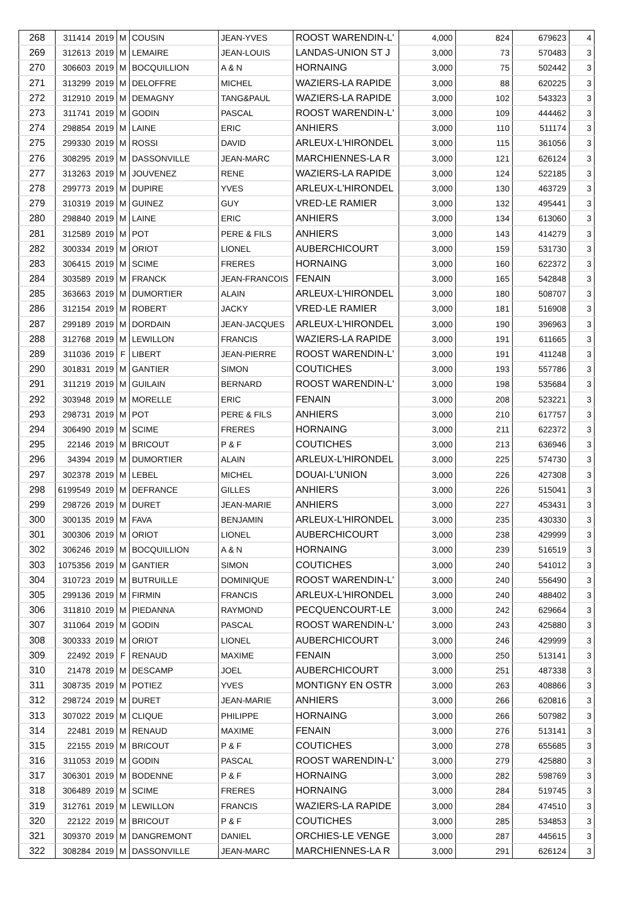| 268 | 311414 | 2019 | M | COUSIN | JEAN-YVES | ROOST WARENDIN-L' | 4,000 | 824 | 679623 | 4 |
| 269 | 312613 | 2019 | M | LEMAIRE | JEAN-LOUIS | LANDAS-UNION ST J | 3,000 | 73 | 570483 | 3 |
| 270 | 306603 | 2019 | M | BOCQUILLION | A & N | HORNAING | 3,000 | 75 | 502442 | 3 |
| 271 | 313299 | 2019 | M | DELOFFRE | MICHEL | WAZIERS-LA RAPIDE | 3,000 | 88 | 620225 | 3 |
| 272 | 312910 | 2019 | M | DEMAGNY | TANG&PAUL | WAZIERS-LA RAPIDE | 3,000 | 102 | 543323 | 3 |
| 273 | 311741 | 2019 | M | GODIN | PASCAL | ROOST WARENDIN-L' | 3,000 | 109 | 444462 | 3 |
| 274 | 298854 | 2019 | M | LAINE | ERIC | ANHIERS | 3,000 | 110 | 511174 | 3 |
| 275 | 299330 | 2019 | M | ROSSI | DAVID | ARLEUX-L'HIRONDEL | 3,000 | 115 | 361056 | 3 |
| 276 | 308295 | 2019 | M | DASSONVILLE | JEAN-MARC | MARCHIENNES-LA R | 3,000 | 121 | 626124 | 3 |
| 277 | 313263 | 2019 | M | JOUVENEZ | RENE | WAZIERS-LA RAPIDE | 3,000 | 124 | 522185 | 3 |
| 278 | 299773 | 2019 | M | DUPIRE | YVES | ARLEUX-L'HIRONDEL | 3,000 | 130 | 463729 | 3 |
| 279 | 310319 | 2019 | M | GUINEZ | GUY | VRED-LE RAMIER | 3,000 | 132 | 495441 | 3 |
| 280 | 298840 | 2019 | M | LAINE | ERIC | ANHIERS | 3,000 | 134 | 613060 | 3 |
| 281 | 312589 | 2019 | M | POT | PERE & FILS | ANHIERS | 3,000 | 143 | 414279 | 3 |
| 282 | 300334 | 2019 | M | ORIOT | LIONEL | AUBERCHICOURT | 3,000 | 159 | 531730 | 3 |
| 283 | 306415 | 2019 | M | SCIME | FRERES | HORNAING | 3,000 | 160 | 622372 | 3 |
| 284 | 303589 | 2019 | M | FRANCK | JEAN-FRANCOIS | FENAIN | 3,000 | 165 | 542848 | 3 |
| 285 | 363663 | 2019 | M | DUMORTIER | ALAIN | ARLEUX-L'HIRONDEL | 3,000 | 180 | 508707 | 3 |
| 286 | 312154 | 2019 | M | ROBERT | JACKY | VRED-LE RAMIER | 3,000 | 181 | 516908 | 3 |
| 287 | 299189 | 2019 | M | DORDAIN | JEAN-JACQUES | ARLEUX-L'HIRONDEL | 3,000 | 190 | 396963 | 3 |
| 288 | 312768 | 2019 | M | LEWILLON | FRANCIS | WAZIERS-LA RAPIDE | 3,000 | 191 | 611665 | 3 |
| 289 | 311036 | 2019 | F | LIBERT | JEAN-PIERRE | ROOST WARENDIN-L' | 3,000 | 191 | 411248 | 3 |
| 290 | 301831 | 2019 | M | GANTIER | SIMON | COUTICHES | 3,000 | 193 | 557786 | 3 |
| 291 | 311219 | 2019 | M | GUILAIN | BERNARD | ROOST WARENDIN-L' | 3,000 | 198 | 535684 | 3 |
| 292 | 303948 | 2019 | M | MORELLE | ERIC | FENAIN | 3,000 | 208 | 523221 | 3 |
| 293 | 298731 | 2019 | M | POT | PERE & FILS | ANHIERS | 3,000 | 210 | 617757 | 3 |
| 294 | 306490 | 2019 | M | SCIME | FRERES | HORNAING | 3,000 | 211 | 622372 | 3 |
| 295 | 22146 | 2019 | M | BRICOUT | P & F | COUTICHES | 3,000 | 213 | 636946 | 3 |
| 296 | 34394 | 2019 | M | DUMORTIER | ALAIN | ARLEUX-L'HIRONDEL | 3,000 | 225 | 574730 | 3 |
| 297 | 302378 | 2019 | M | LEBEL | MICHEL | DOUAI-L'UNION | 3,000 | 226 | 427308 | 3 |
| 298 | 6199549 | 2019 | M | DEFRANCE | GILLES | ANHIERS | 3,000 | 226 | 515041 | 3 |
| 299 | 298726 | 2019 | M | DURET | JEAN-MARIE | ANHIERS | 3,000 | 227 | 453431 | 3 |
| 300 | 300135 | 2019 | M | FAVA | BENJAMIN | ARLEUX-L'HIRONDEL | 3,000 | 235 | 430330 | 3 |
| 301 | 300306 | 2019 | M | ORIOT | LIONEL | AUBERCHICOURT | 3,000 | 238 | 429999 | 3 |
| 302 | 306246 | 2019 | M | BOCQUILLION | A & N | HORNAING | 3,000 | 239 | 516519 | 3 |
| 303 | 1075356 | 2019 | M | GANTIER | SIMON | COUTICHES | 3,000 | 240 | 541012 | 3 |
| 304 | 310723 | 2019 | M | BUTRUILLE | DOMINIQUE | ROOST WARENDIN-L' | 3,000 | 240 | 556490 | 3 |
| 305 | 299136 | 2019 | M | FIRMIN | FRANCIS | ARLEUX-L'HIRONDEL | 3,000 | 240 | 488402 | 3 |
| 306 | 311810 | 2019 | M | PIEDANNA | RAYMOND | PECQUENCOURT-LE | 3,000 | 242 | 629664 | 3 |
| 307 | 311064 | 2019 | M | GODIN | PASCAL | ROOST WARENDIN-L' | 3,000 | 243 | 425880 | 3 |
| 308 | 300333 | 2019 | M | ORIOT | LIONEL | AUBERCHICOURT | 3,000 | 246 | 429999 | 3 |
| 309 | 22492 | 2019 | F | RENAUD | MAXIME | FENAIN | 3,000 | 250 | 513141 | 3 |
| 310 | 21478 | 2019 | M | DESCAMP | JOEL | AUBERCHICOURT | 3,000 | 251 | 487338 | 3 |
| 311 | 308735 | 2019 | M | POTIEZ | YVES | MONTIGNY EN OSTR | 3,000 | 263 | 408866 | 3 |
| 312 | 298724 | 2019 | M | DURET | JEAN-MARIE | ANHIERS | 3,000 | 266 | 620816 | 3 |
| 313 | 307022 | 2019 | M | CLIQUE | PHILIPPE | HORNAING | 3,000 | 266 | 507982 | 3 |
| 314 | 22481 | 2019 | M | RENAUD | MAXIME | FENAIN | 3,000 | 276 | 513141 | 3 |
| 315 | 22155 | 2019 | M | BRICOUT | P & F | COUTICHES | 3,000 | 278 | 655685 | 3 |
| 316 | 311053 | 2019 | M | GODIN | PASCAL | ROOST WARENDIN-L' | 3,000 | 279 | 425880 | 3 |
| 317 | 306301 | 2019 | M | BODENNE | P & F | HORNAING | 3,000 | 282 | 598769 | 3 |
| 318 | 306489 | 2019 | M | SCIME | FRERES | HORNAING | 3,000 | 284 | 519745 | 3 |
| 319 | 312761 | 2019 | M | LEWILLON | FRANCIS | WAZIERS-LA RAPIDE | 3,000 | 284 | 474510 | 3 |
| 320 | 22122 | 2019 | M | BRICOUT | P & F | COUTICHES | 3,000 | 285 | 534853 | 3 |
| 321 | 309370 | 2019 | M | DANGREMONT | DANIEL | ORCHIES-LE VENGE | 3,000 | 287 | 445615 | 3 |
| 322 | 308284 | 2019 | M | DASSONVILLE | JEAN-MARC | MARCHIENNES-LA R | 3,000 | 291 | 626124 | 3 |